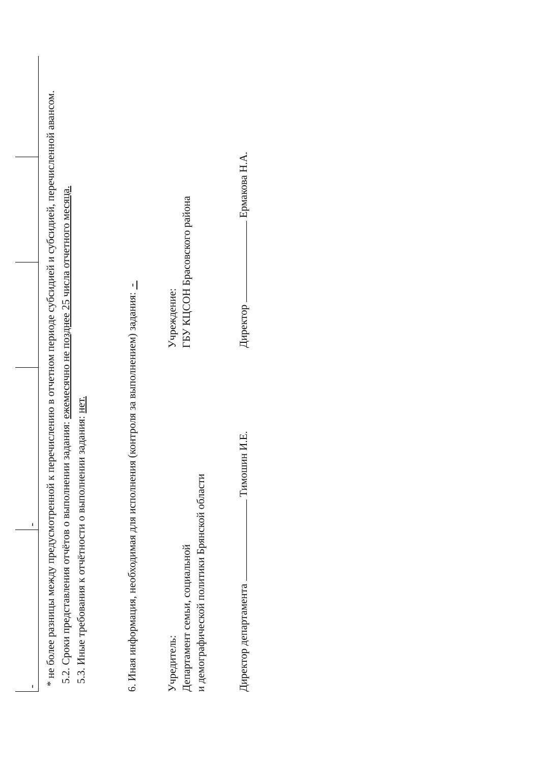| - | - | | | |
* не более разницы между предусмотренной к перечислению в отчетном периоде субсидией и субсидией, перечисленной авансом.
5.2. Сроки представления отчётов о выполнении задания: ежемесячно не позднее 25 числа отчетного месяца.
5.3. Иные требования к отчётности о выполнении задания: нет.
6. Иная информация, необходимая для исполнения (контроля за выполнением) задания: -
Учредитель:
Департамент семьи, социальной
и демографической политики Брянской области
Директор департамента Тимошин И.Е.
Учреждение:
ГБУ КЦСОН Брасовского района
Директор Ермакова Н.А.